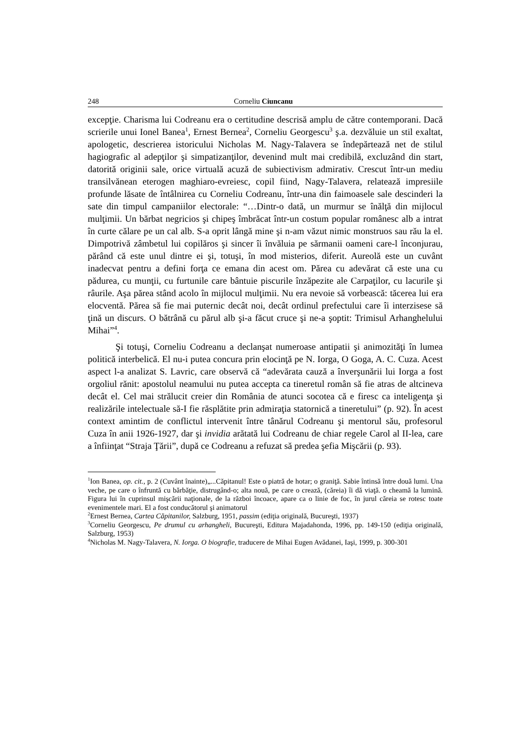248 Corneliu Ciuncanu
excepţie. Charisma lui Codreanu era o certitudine descrisă amplu de către contemporani. Dacă scrierile unui Ionel Banea<sup>1</sup>, Ernest Bernea<sup>2</sup>, Corneliu Georgescu<sup>3</sup> ş.a. dezvăluie un stil exaltat, apologetic, descrierea istoricului Nicholas M. Nagy-Talavera se îndepărtează net de stilul hagiografic al adepţilor şi simpatizanţilor, devenind mult mai credibilă, excluzând din start, datorită originii sale, orice virtuală acuză de subiectivism admirativ. Crescut într-un mediu transilvănean eterogen maghiaro-evreiesc, copil fiind, Nagy-Talavera, relatează impresiile profunde lăsate de întâlnirea cu Corneliu Codreanu, într-una din faimoasele sale descinderi la sate din timpul campaniilor electorale: “…Dintr-o dată, un murmur se înălţă din mijlocul mulţimii. Un bărbat negricios şi chipeş îmbrăcat într-un costum popular românesc alb a intrat în curte călare pe un cal alb. S-a oprit lângă mine şi n-am văzut nimic monstruos sau rău la el. Dimpotrivă zâmbetul lui copilăros şi sincer îi învăluia pe sărmanii oameni care-l înconjurau, părând că este unul dintre ei şi, totuşi, în mod misterios, diferit. Aureolă este un cuvânt inadecvat pentru a defini forţa ce emana din acest om. Părea cu adevărat că este una cu pădurea, cu munţii, cu furtunile care bântuie piscurile înzăpezite ale Carpaţilor, cu lacurile şi râurile. Aşa părea stând acolo în mijlocul mulţimii. Nu era nevoie să vorbească: tăcerea lui era elocventă. Părea să fie mai puternic decât noi, decât ordinul prefectului care îi interzisese să ţină un discurs. O bătrână cu părul alb şi-a făcut cruce şi ne-a şoptit: Trimisul Arhanghelului Mihai”<sup>4</sup>.
Şi totuşi, Corneliu Codreanu a declanşat numeroase antipatii şi animozităţi în lumea politică interbelică. El nu-i putea concura prin elocinţă pe N. Iorga, O Goga, A. C. Cuza. Acest aspect l-a analizat S. Lavric, care observă că “adevărata cauză a înverşunării lui Iorga a fost orgoliul rănit: apostolul neamului nu putea accepta ca tineretul român să fie atras de altcineva decât el. Cel mai strălucit creier din România de atunci socotea că e firesc ca inteligenţa şi realizările intelectuale să-I fie răsplătite prin admiraţia statornică a tineretului” (p. 92). În acest context amintim de conflictul intervenit între tânărul Codreanu şi mentorul său, profesorul Cuza în anii 1926-1927, dar şi invidia arătată lui Codreanu de chiar regele Carol al II-lea, care a înfiinţat “Straja Ţării”, după ce Codreanu a refuzat să predea şefia Mişcării (p. 93).
<sup>1</sup> Ion Banea, op. cit., p. 2 (Cuvânt înainte)„...Căpitanul! Este o piatră de hotar; o graniţă. Sabie întinsă între două lumi. Una veche, pe care o înfruntă cu bărbăţie, distrugând-o; alta nouă, pe care o crează, (căreia) îi dă viaţă. o cheamă la lumină. Figura lui în cuprinsul mişcării naţionale, de la război încoace, apare ca o linie de foc, în jurul căreia se rotesc toate evenimentele mari. El a fost conducătorul şi animatorul
<sup>2</sup> Ernest Bernea, Cartea Căpitanilor, Salzburg, 1951, passim (ediţia originală, Bucureşti, 1937)
<sup>3</sup> Corneliu Georgescu, Pe drumul cu arhangheli, Bucureşti, Editura Majadahonda, 1996, pp. 149-150 (ediţia originală, Salzburg, 1953)
<sup>4</sup> Nicholas M. Nagy-Talavera, N. Iorga. O biografie, traducere de Mihai Eugen Avădanei, Iaşi, 1999, p. 300-301